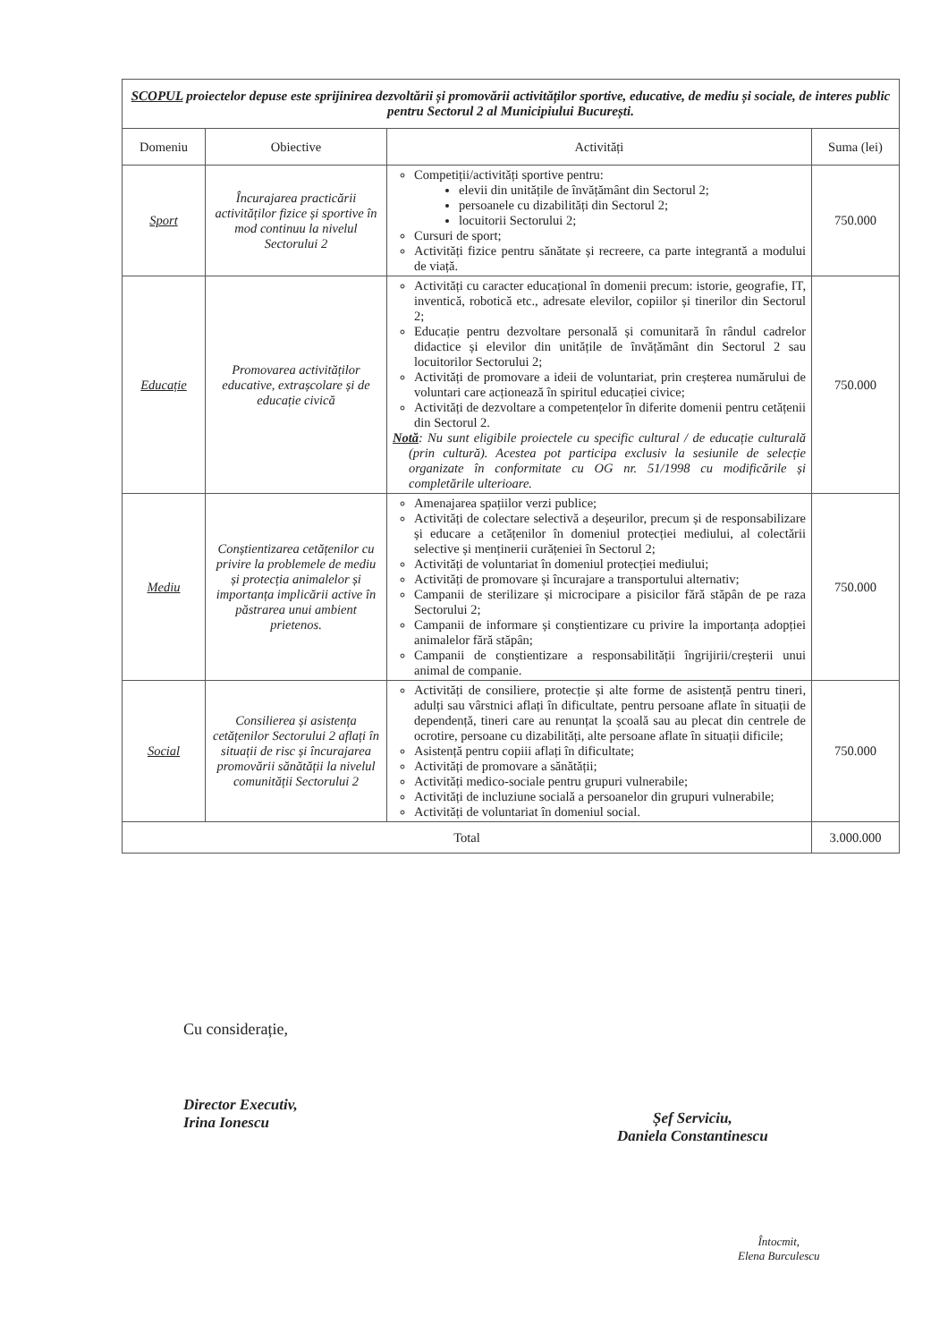| SCOPUL proiectelor depuse este sprijinirea dezvoltării și promovării activităților sportive, educative, de mediu și sociale, de interes public pentru Sectorul 2 al Municipiului București. | | | |
| Domeniu | Obiective | Activități | Suma (lei) |
| Sport | Încurajarea practicării activităților fizice și sportive în mod continuu la nivelul Sectorului 2 | Competiții/activități sportive pentru: elevii din unitățile de învățământ din Sectorul 2; persoanele cu dizabilități din Sectorul 2; locuitorii Sectorului 2; Cursuri de sport; Activități fizice pentru sănătate și recreere, ca parte integrantă a modului de viață. | 750.000 |
| Educație | Promovarea activităților educative, extrașcolare și de educație civică | Activități cu caracter educațional în domenii precum: istorie, geografie, IT, inventică, robotică etc., adresate elevilor, copiilor și tinerilor din Sectorul 2; Educație pentru dezvoltare personală și comunitară în rândul cadrelor didactice și elevilor din unitățile de învățământ din Sectorul 2 sau locuitorilor Sectorului 2; Activități de promovare a ideii de voluntariat, prin creșterea numărului de voluntari care acționează în spiritul educației civice; Activități de dezvoltare a competențelor în diferite domenii pentru cetățenii din Sectorul 2. Notă : Nu sunt eligibile proiectele cu specific cultural / de educație culturală (prin cultură). Acestea pot participa exclusiv la sesiunile de selecție organizate în conformitate cu OG nr. 51/1998 cu modificările și completările ulterioare. | 750.000 |
| Mediu | Conștientizarea cetățenilor cu privire la problemele de mediu și protecția animalelor și importanța implicării active în păstrarea unui ambient prietenos. | Amenajarea spațiilor verzi publice; Activități de colectare selectivă a deșeurilor, precum și de responsabilizare și educare a cetățenilor în domeniul protecției mediului, al colectării selective și menținerii curățeniei în Sectorul 2; Activități de voluntariat în domeniul protecției mediului; Activități de promovare și încurajare a transportului alternativ; Campanii de sterilizare și microcipare a pisicilor fără stăpân de pe raza Sectorului 2; Campanii de informare și conștientizare cu privire la importanța adopției animalelor fără stăpân; Campanii de conștientizare a responsabilității îngrijirii/creșterii unui animal de companie. | 750.000 |
| Social | Consilierea și asistența cetățenilor Sectorului 2 aflați în situații de risc și încurajarea promovării sănătății la nivelul comunității Sectorului 2 | Activități de consiliere, protecție și alte forme de asistență pentru tineri, adulți sau vârstnici aflați în dificultate, pentru persoane aflate în situații de dependență, tineri care au renunțat la școală sau au plecat din centrele de ocrotire, persoane cu dizabilități, alte persoane aflate în situații dificile; Asistență pentru copiii aflați în dificultate; Activități de promovare a sănătății; Activități medico-sociale pentru grupuri vulnerabile; Activități de incluziune socială a persoanelor din grupuri vulnerabile; Activități de voluntariat în domeniul social. | 750.000 |
| Total | | | 3.000.000 |
Cu considerație,
Director Executiv,
Irina Ionescu
Șef Serviciu,
Daniela Constantinescu
Întocmit,
Elena Burculescu